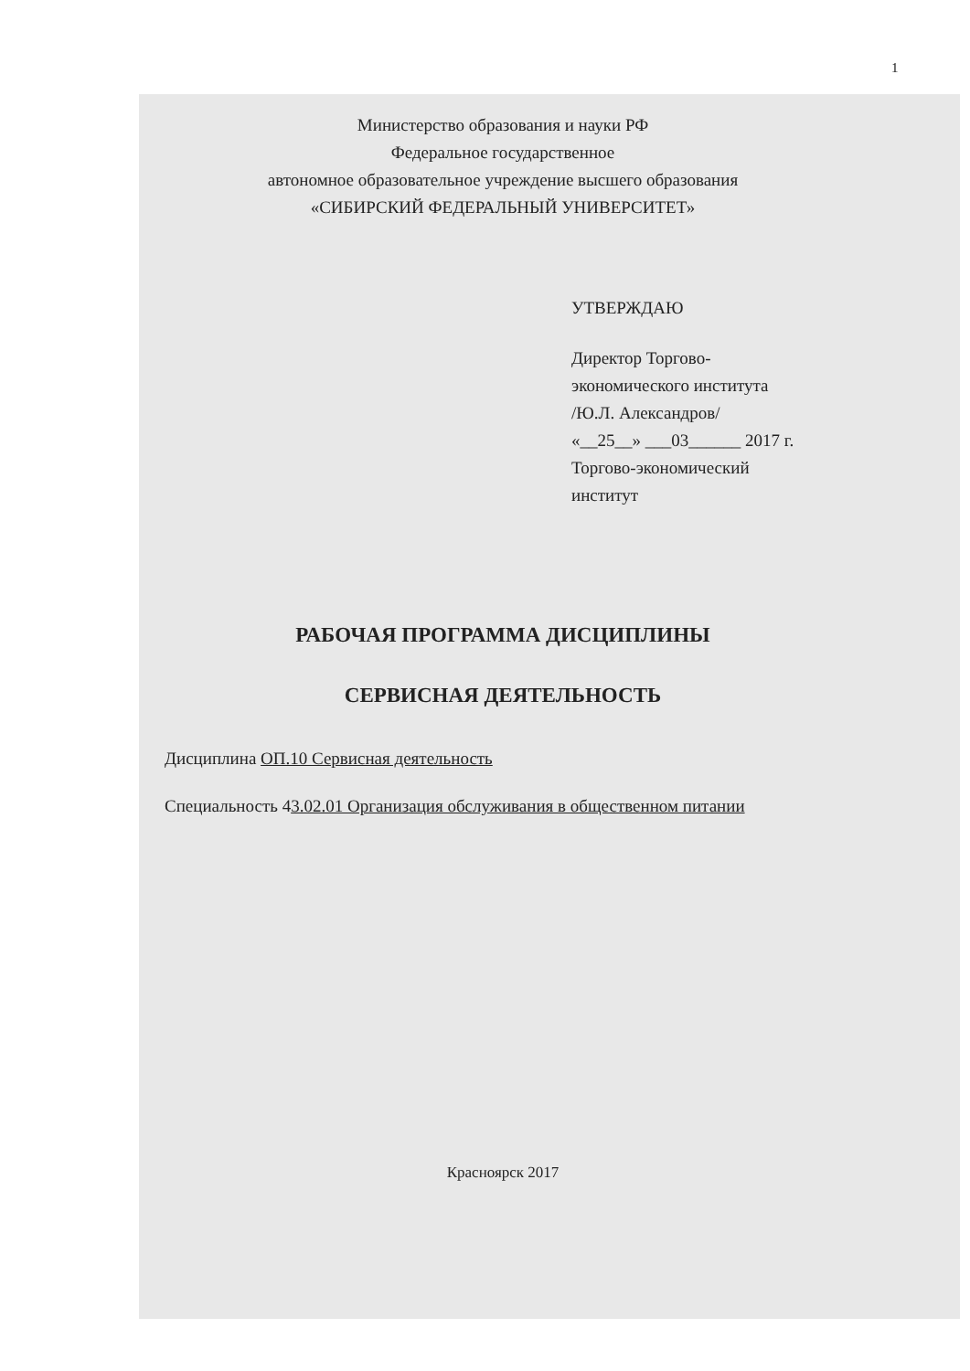1
Министерство образования и науки РФ
Федеральное государственное
автономное образовательное учреждение высшего образования
«СИБИРСКИЙ ФЕДЕРАЛЬНЫЙ УНИВЕРСИТЕТ»
УТВЕРЖДАЮ
Директор Торгово-
экономического института
/Ю.Л. Александров/
«__25__» ___03______ 2017 г.
Торгово-экономический
институт
РАБОЧАЯ ПРОГРАММА ДИСЦИПЛИНЫ
СЕРВИСНАЯ ДЕЯТЕЛЬНОСТЬ
Дисциплина ОП.10 Сервисная деятельность
Специальность 43.02.01 Организация обслуживания в общественном питании
Красноярск 2017